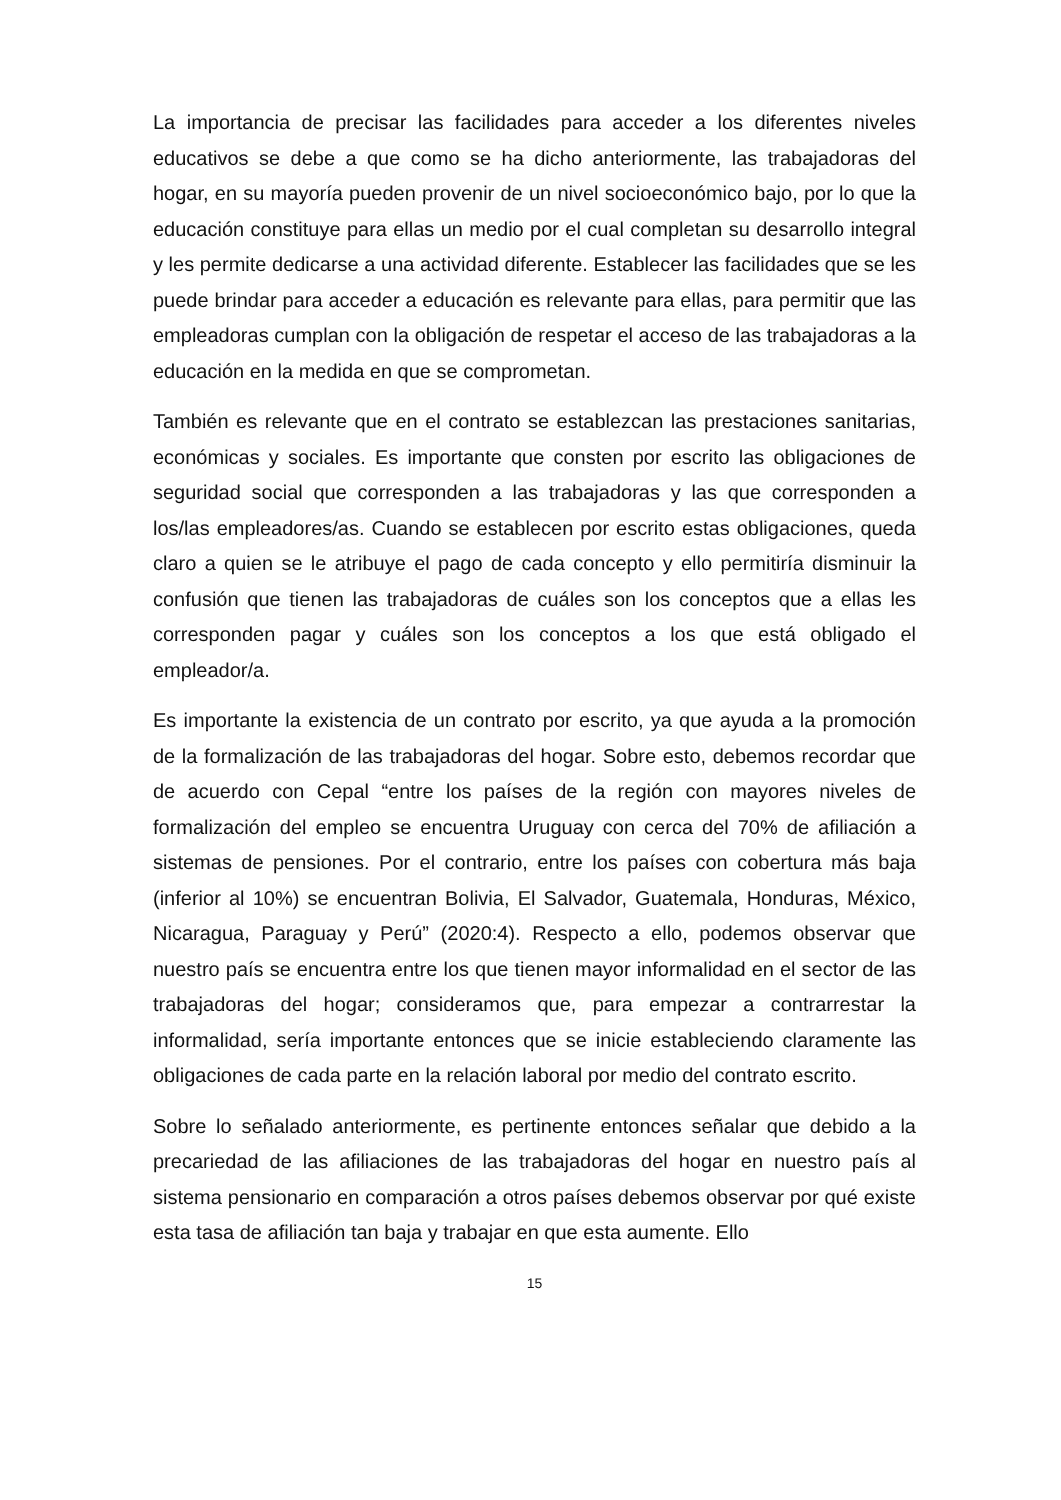La importancia de precisar las facilidades para acceder a los diferentes niveles educativos se debe a que como se ha dicho anteriormente, las trabajadoras del hogar, en su mayoría pueden provenir de un nivel socioeconómico bajo, por lo que la educación constituye para ellas un medio por el cual completan su desarrollo integral y les permite dedicarse a una actividad diferente. Establecer las facilidades que se les puede brindar para acceder a educación es relevante para ellas, para permitir que las empleadoras cumplan con la obligación de respetar el acceso de las trabajadoras a la educación en la medida en que se comprometan.
También es relevante que en el contrato se establezcan las prestaciones sanitarias, económicas y sociales. Es importante que consten por escrito las obligaciones de seguridad social que corresponden a las trabajadoras y las que corresponden a los/las empleadores/as. Cuando se establecen por escrito estas obligaciones, queda claro a quien se le atribuye el pago de cada concepto y ello permitiría disminuir la confusión que tienen las trabajadoras de cuáles son los conceptos que a ellas les corresponden pagar y cuáles son los conceptos a los que está obligado el empleador/a.
Es importante la existencia de un contrato por escrito, ya que ayuda a la promoción de la formalización de las trabajadoras del hogar. Sobre esto, debemos recordar que de acuerdo con Cepal “entre los países de la región con mayores niveles de formalización del empleo se encuentra Uruguay con cerca del 70% de afiliación a sistemas de pensiones. Por el contrario, entre los países con cobertura más baja (inferior al 10%) se encuentran Bolivia, El Salvador, Guatemala, Honduras, México, Nicaragua, Paraguay y Perú” (2020:4). Respecto a ello, podemos observar que nuestro país se encuentra entre los que tienen mayor informalidad en el sector de las trabajadoras del hogar; consideramos que, para empezar a contrarrestar la informalidad, sería importante entonces que se inicie estableciendo claramente las obligaciones de cada parte en la relación laboral por medio del contrato escrito.
Sobre lo señalado anteriormente, es pertinente entonces señalar que debido a la precariedad de las afiliaciones de las trabajadoras del hogar en nuestro país al sistema pensionario en comparación a otros países debemos observar por qué existe esta tasa de afiliación tan baja y trabajar en que esta aumente. Ello
15